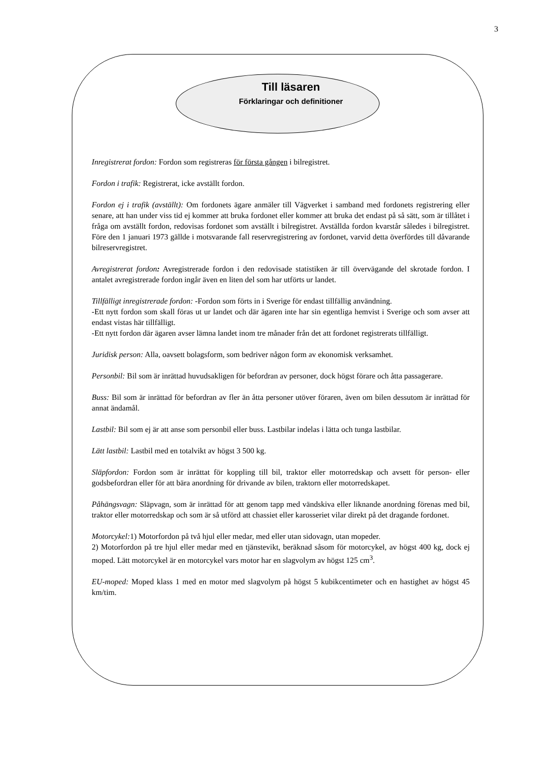3
Till läsaren
Förklaringar och definitioner
Inregistrerat fordon: Fordon som registreras för första gången i bilregistret.
Fordon i trafik: Registrerat, icke avställt fordon.
Fordon ej i trafik (avställt): Om fordonets ägare anmäler till Vägverket i samband med fordonets registrering eller senare, att han under viss tid ej kommer att bruka fordonet eller kommer att bruka det endast på så sätt, som är tillåtet i fråga om avställt fordon, redovisas fordonet som avställt i bilregistret. Avställda fordon kvarstår således i bilregistret. Före den 1 januari 1973 gällde i motsvarande fall reservregistrering av fordonet, varvid detta överfördes till dåvarande bilreservregistret.
Avregistrerat fordon: Avregistrerade fordon i den redovisade statistiken är till övervägande del skrotade fordon. I antalet avregistrerade fordon ingår även en liten del som har utförts ur landet.
Tillfälligt inregistrerade fordon: -Fordon som förts in i Sverige för endast tillfällig användning.
-Ett nytt fordon som skall föras ut ur landet och där ägaren inte har sin egentliga hemvist i Sverige och som avser att endast vistas här tillfälligt.
-Ett nytt fordon där ägaren avser lämna landet inom tre månader från det att fordonet registrerats tillfälligt.
Juridisk person: Alla, oavsett bolagsform, som bedriver någon form av ekonomisk verksamhet.
Personbil: Bil som är inrättad huvudsakligen för befordran av personer, dock högst förare och åtta passagerare.
Buss: Bil som är inrättad för befordran av fler än åtta personer utöver föraren, även om bilen dessutom är inrättad för annat ändamål.
Lastbil: Bil som ej är att anse som personbil eller buss. Lastbilar indelas i lätta och tunga lastbilar.
Lätt lastbil: Lastbil med en totalvikt av högst 3 500 kg.
Släpfordon: Fordon som är inrättat för koppling till bil, traktor eller motorredskap och avsett för person- eller godsbefordran eller för att bära anordning för drivande av bilen, traktorn eller motorredskapet.
Påhängsvagn: Släpvagn, som är inrättad för att genom tapp med vändskiva eller liknande anordning förenas med bil, traktor eller motorredskap och som är så utförd att chassiet eller karosseriet vilar direkt på det dragande fordonet.
Motorcykel: 1) Motorfordon på två hjul eller medar, med eller utan sidovagn, utan mopeder.
2) Motorfordon på tre hjul eller medar med en tjänstevikt, beräknad såsom för motorcykel, av högst 400 kg, dock ej moped. Lätt motorcykel är en motorcykel vars motor har en slagvolym av högst 125 cm<sup>3</sup>.
EU-moped: Moped klass 1 med en motor med slagvolym på högst 5 kubikcentimeter och en hastighet av högst 45 km/tim.